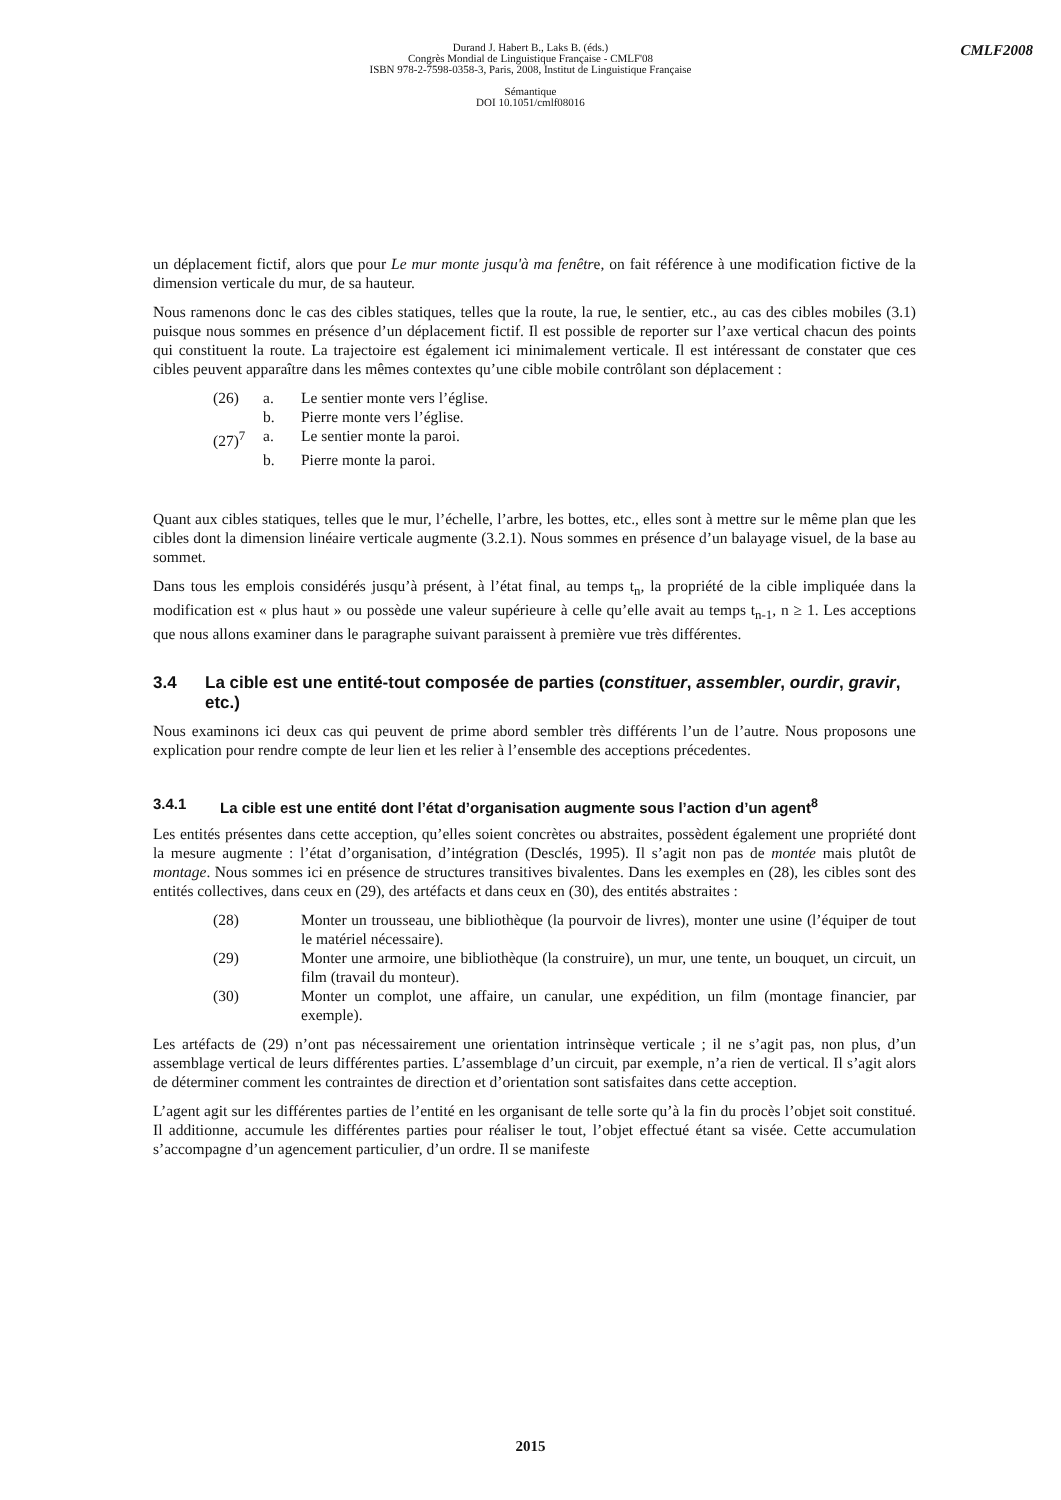Durand J. Habert B., Laks B. (éds.)
Congrès Mondial de Linguistique Française - CMLF'08
ISBN 978-2-7598-0358-3, Paris, 2008, Institut de Linguistique Française
Sémantique
DOI 10.1051/cmlf08016
CMLF2008
un déplacement fictif, alors que pour Le mur monte jusqu'à ma fenêtre, on fait référence à une modification fictive de la dimension verticale du mur, de sa hauteur.
Nous ramenons donc le cas des cibles statiques, telles que la route, la rue, le sentier, etc., au cas des cibles mobiles (3.1) puisque nous sommes en présence d’un déplacement fictif. Il est possible de reporter sur l’axe vertical chacun des points qui constituent la route. La trajectoire est également ici minimalement verticale. Il est intéressant de constater que ces cibles peuvent apparaître dans les mêmes contextes qu’une cible mobile contrôlant son déplacement :
| (26) | a. | Le sentier monte vers l’église. |
| | b. | Pierre monte vers l’église. |
| (27)<sup>7</sup> | a. | Le sentier monte la paroi. |
| | b. | Pierre monte la paroi. |
Quant aux cibles statiques, telles que le mur, l’échelle, l’arbre, les bottes, etc., elles sont à mettre sur le même plan que les cibles dont la dimension linéaire verticale augmente (3.2.1). Nous sommes en présence d’un balayage visuel, de la base au sommet.
Dans tous les emplois considérés jusqu’à présent, à l’état final, au temps t<sub>n</sub>, la propriété de la cible impliquée dans la modification est « plus haut » ou possède une valeur supérieure à celle qu’elle avait au temps t<sub>n-1</sub>, n ≥ 1. Les acceptions que nous allons examiner dans le paragraphe suivant paraissent à première vue très différentes.
3.4 La cible est une entité-tout composée de parties (constituer, assembler, ourdir, gravir, etc.)
Nous examinons ici deux cas qui peuvent de prime abord sembler très différents l’un de l’autre. Nous proposons une explication pour rendre compte de leur lien et les relier à l’ensemble des acceptions précedentes.
3.4.1 La cible est une entité dont l’état d’organisation augmente sous l’action d’un agent<sup>8</sup>
Les entités présentes dans cette acception, qu’elles soient concrètes ou abstraites, possèdent également une propriété dont la mesure augmente : l’état d’organisation, d’intégration (Desclés, 1995). Il s’agit non pas de montée mais plutôt de montage. Nous sommes ici en présence de structures transitives bivalentes. Dans les exemples en (28), les cibles sont des entités collectives, dans ceux en (29), des artéfacts et dans ceux en (30), des entités abstraites :
| (28) | Monter un trousseau, une bibliothèque (la pourvoir de livres), monter une usine (l’équiper de tout le matériel nécessaire). |
| (29) | Monter une armoire, une bibliothèque (la construire), un mur, une tente, un bouquet, un circuit, un film (travail du monteur). |
| (30) | Monter un complot, une affaire, un canular, une expédition, un film (montage financier, par exemple). |
Les artéfacts de (29) n’ont pas nécessairement une orientation intrinsèque verticale ; il ne s’agit pas, non plus, d’un assemblage vertical de leurs différentes parties. L’assemblage d’un circuit, par exemple, n’a rien de vertical. Il s’agit alors de déterminer comment les contraintes de direction et d’orientation sont satisfaites dans cette acception.
L’agent agit sur les différentes parties de l’entité en les organisant de telle sorte qu’à la fin du procès l’objet soit constitué. Il additionne, accumule les différentes parties pour réaliser le tout, l’objet effectué étant sa visée. Cette accumulation s’accompagne d’un agencement particulier, d’un ordre. Il se manifeste
2015